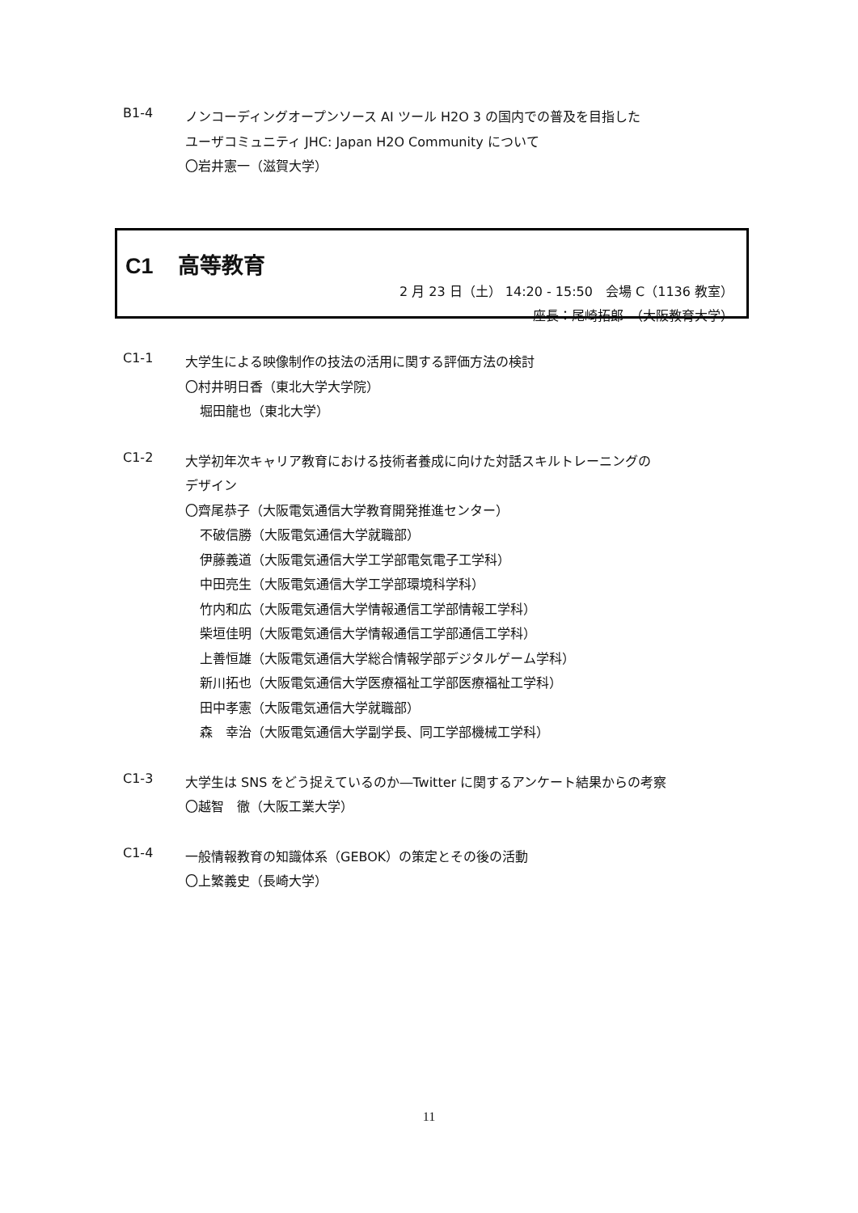B1-4
ノンコーディングオープンソース AI ツール H2O 3 の国内での普及を目指した
ユーザコミュニティ JHC: Japan H2O Community について
〇岩井憲一（滋賀大学）
C1 高等教育
2 月 23 日（土） 14:20 - 15:50　会場 C（1136 教室）
座長：尾崎拓郎　（大阪教育大学）
C1-1
大学生による映像制作の技法の活用に関する評価方法の検討
〇村井明日香（東北大学大学院）
堀田龍也（東北大学）
C1-2
大学初年次キャリア教育における技術者養成に向けた対話スキルトレーニングの
デザイン
〇齊尾恭子（大阪電気通信大学教育開発推進センター）
不破信勝（大阪電気通信大学就職部）
伊藤義道（大阪電気通信大学工学部電気電子工学科）
中田亮生（大阪電気通信大学工学部環境科学科）
竹内和広（大阪電気通信大学情報通信工学部情報工学科）
柴垣佳明（大阪電気通信大学情報通信工学部通信工学科）
上善恒雄（大阪電気通信大学総合情報学部デジタルゲーム学科）
新川拓也（大阪電気通信大学医療福祉工学部医療福祉工学科）
田中孝憲（大阪電気通信大学就職部）
森　幸治（大阪電気通信大学副学長、同工学部機械工学科）
C1-3
大学生は SNS をどう捉えているのか―Twitter に関するアンケート結果からの考察
〇越智　徹（大阪工業大学）
C1-4
一般情報教育の知識体系（GEBOK）の策定とその後の活動
〇上繁義史（長崎大学）
11